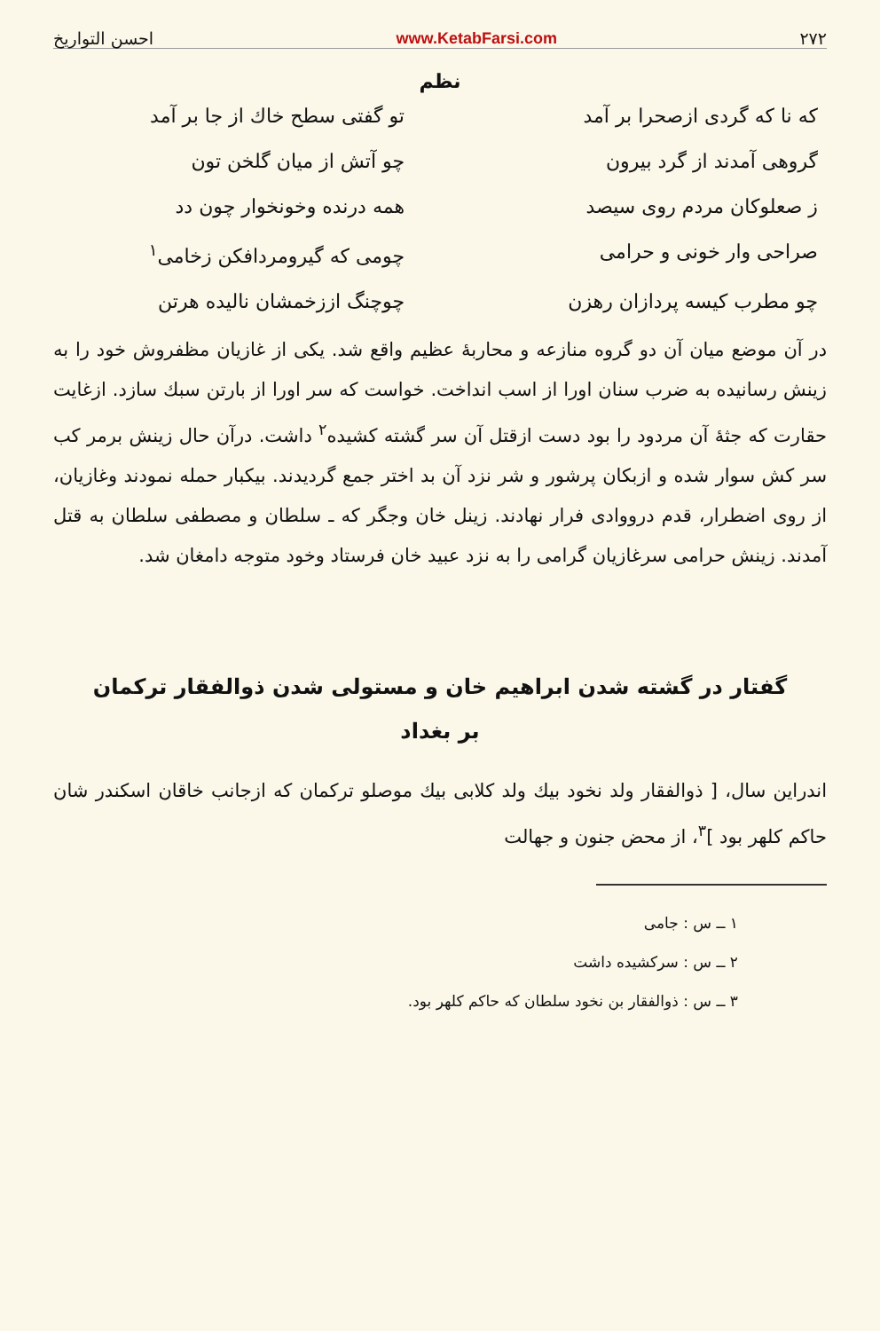۲۷۲ www.KetabFarsi.com احسن التواریخ
نظم
که نا که گردی ازصحرا بر آمد
تو گفتی سطح خاك از جا بر آمد
گروهی آمدند از گرد بیرون
چو آتش از میان گلخن تون
ز صعلوکان مردم روی سیصد
همه درنده وخونخوار چون دد
صراحی وار خونی و حرامی
چومی که گیرومردافکن زخامی<sup>۱</sup>
چو مطرب کیسه پردازان رهزن
چوچنگ اززخمشان نالیده هرتن
در آن موضع میان آن دو گروه منازعه و محاربهٔ عظیم واقع شد. یکی از غازیان مظفروش خود را به زینش رسانیده به ضرب سنان اورا از اسب انداخت. خواست که سر اورا از بارتن سبك سازد. ازغایت حقارت که جثهٔ آن مردود را بود دست ازقتل آن سر گشته کشیده<sup>۲</sup> داشت. درآن حال زینش برمر کب سر کش سوار شده و ازبکان پرشور و شر نزد آن بد اختر جمع گردیدند. بیکبار حمله نمودند وغازیان، از روی اضطرار، قدم درووادی فرار نهادند. زینل خان وجگر که ـ سلطان و مصطفی سلطان به قتل آمدند. زینش حرامی سرغازیان گرامی را به نزد عبید خان فرستاد وخود متوجه دامغان شد.
گفتار در گشته شدن ابراهیم خان و مستولی شدن ذوالفقار ترکمان
بر بغداد
اندراین سال، [ ذوالفقار ولد نخود بیك ولد کلابی بیك موصلو ترکمان که ازجانب خاقان اسکندر شان حاکم کلهر بود ]<sup>۳</sup>، از محض جنون و جهالت
۱ ــ س : جامی
۲ ــ س : سرکشیده داشت
۳ ــ س : ذوالفقار بن نخود سلطان که حاکم کلهر بود.